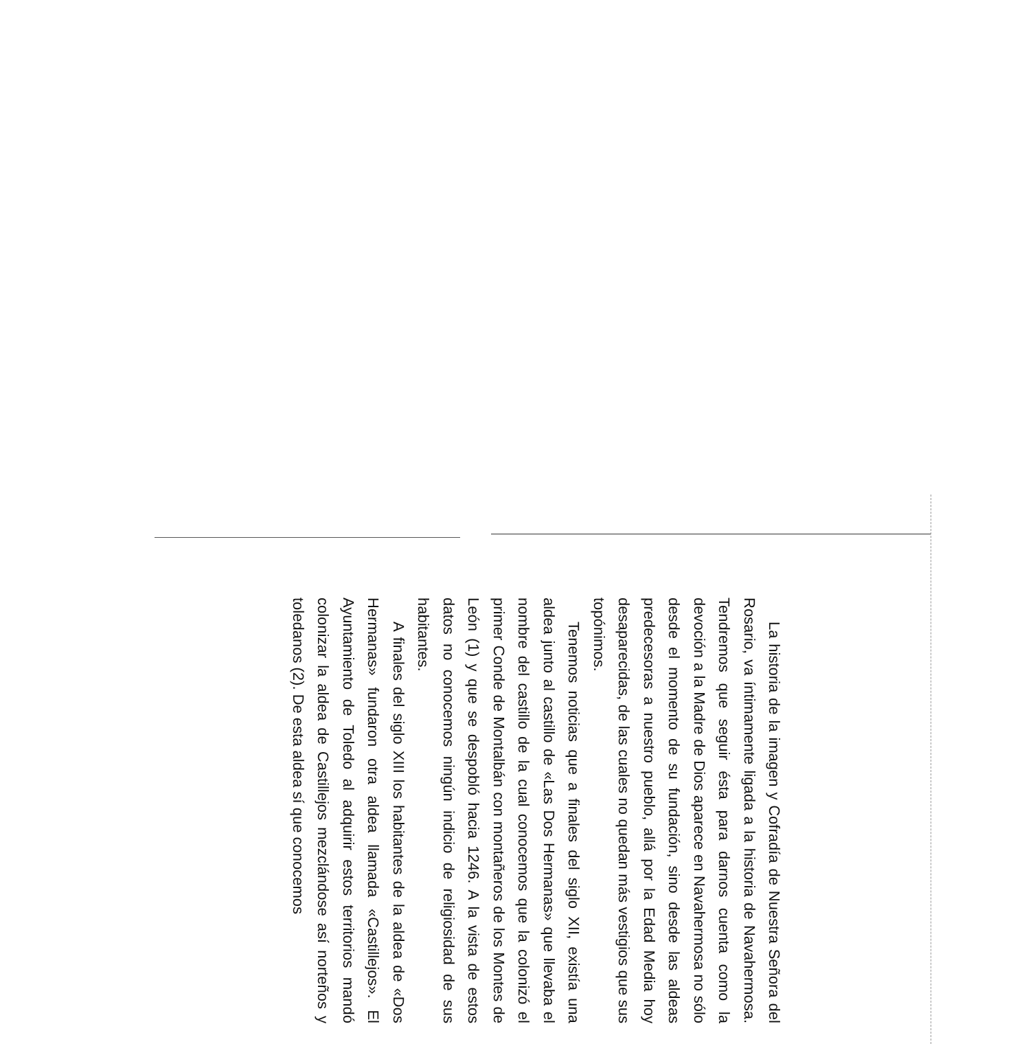La historia de la imagen y Cofradía de Nuestra Señora del Rosario, va íntimamente ligada a la historia de Navahermosa. Tendremos que seguir ésta para darnos cuenta como la devoción a la Madre de Dios aparece en Navahermosa no sólo desde el momento de su fundación, sino desde las aldeas predecesoras a nuestro pueblo, allá por la Edad Media hoy desaparecidas, de las cuales no quedan más vestigios que sus topónimos.
Tenemos noticias que a finales del siglo XII, existía una aldea junto al castillo de «Las Dos Hermanas» que llevaba el nombre del castillo de la cual conocemos que la colonizó el primer Conde de Montalbán con montañeros de los Montes de León (1) y que se despobló hacia 1246. A la vista de estos datos no conocemos ningún indicio de religiosidad de sus habitantes.
A finales del siglo XIII los habitantes de la aldea de «Dos Hermanas» fundaron otra aldea llamada «Castillejos». El Ayuntamiento de Toledo al adquirir estos territorios mandó colonizar la aldea de Castillejos mezclándose así norteños y toledanos (2). De esta aldea sí que conocemos